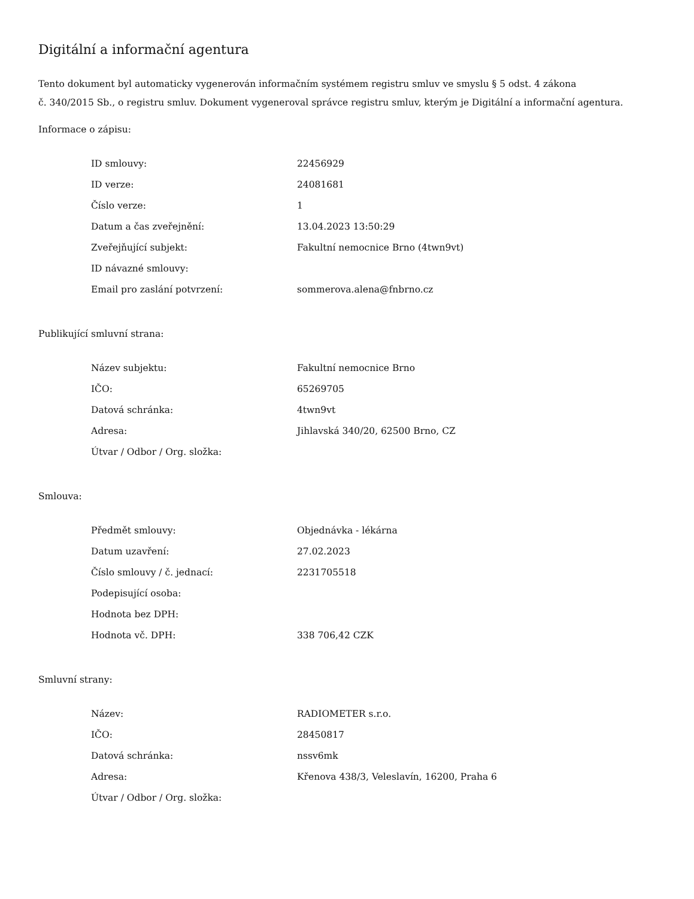Digitální a informační agentura
Tento dokument byl automaticky vygenerován informačním systémem registru smluv ve smyslu § 5 odst. 4 zákona
č. 340/2015 Sb., o registru smluv. Dokument vygeneroval správce registru smluv, kterým je Digitální a informační agentura.
Informace o zápisu:
| ID smlouvy: | 22456929 |
| ID verze: | 24081681 |
| Číslo verze: | 1 |
| Datum a čas zveřejnění: | 13.04.2023 13:50:29 |
| Zveřejňující subjekt: | Fakultní nemocnice Brno (4twn9vt) |
| ID návazné smlouvy: | |
| Email pro zaslání potvrzení: | sommerova.alena@fnbrno.cz |
Publikující smluvní strana:
| Název subjektu: | Fakultní nemocnice Brno |
| IČO: | 65269705 |
| Datová schránka: | 4twn9vt |
| Adresa: | Jihlavská 340/20, 62500 Brno, CZ |
| Útvar / Odbor / Org. složka: | |
Smlouva:
| Předmět smlouvy: | Objednávka - lékárna |
| Datum uzavření: | 27.02.2023 |
| Číslo smlouvy / č. jednací: | 2231705518 |
| Podepisující osoba: | |
| Hodnota bez DPH: | |
| Hodnota vč. DPH: | 338 706,42 CZK |
Smluvní strany:
| Název: | RADIOMETER s.r.o. |
| IČO: | 28450817 |
| Datová schránka: | nssv6mk |
| Adresa: | Křenova 438/3, Veleslavín, 16200, Praha 6 |
| Útvar / Odbor / Org. složka: | |